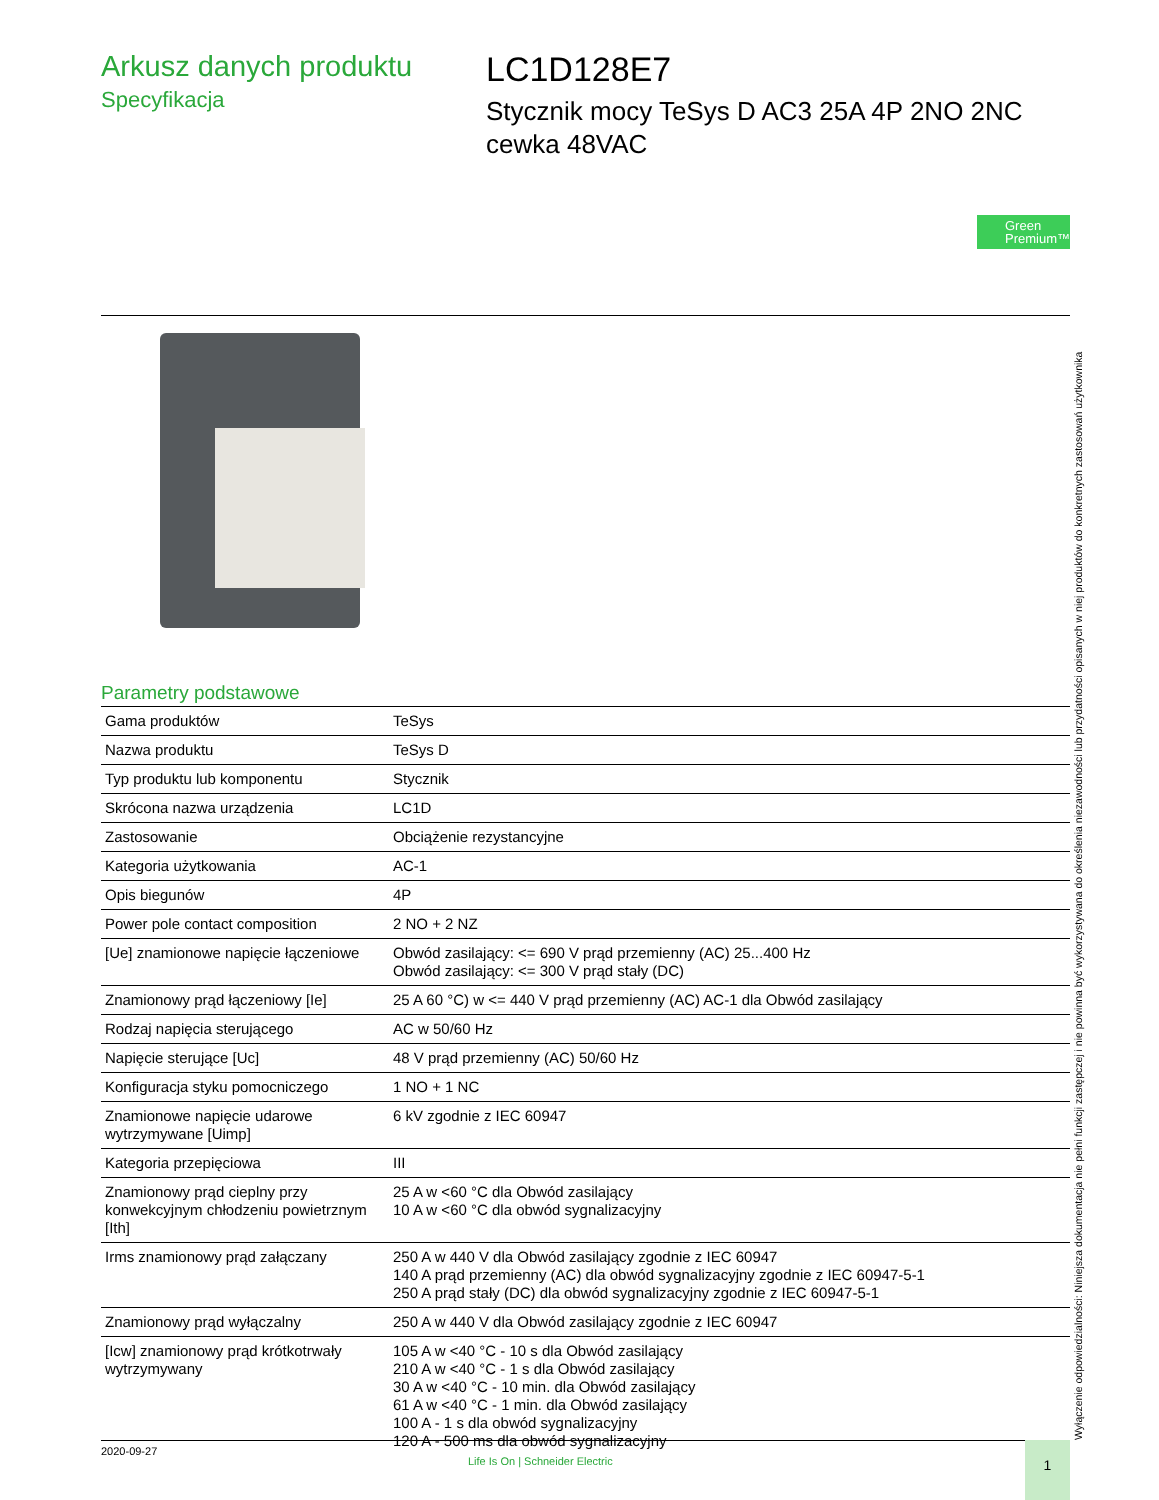Arkusz danych produktu
Specyfikacja
LC1D128E7
Stycznik mocy TeSys D AC3 25A 4P 2NO 2NC
cewka 48VAC
Green
Premium™
Parametry podstawowe
| Gama produktów | TeSys |
| Nazwa produktu | TeSys D |
| Typ produktu lub komponentu | Stycznik |
| Skrócona nazwa urządzenia | LC1D |
| Zastosowanie | Obciążenie rezystancyjne |
| Kategoria użytkowania | AC-1 |
| Opis biegunów | 4P |
| Power pole contact composition | 2 NO + 2 NZ |
| [Ue] znamionowe napięcie łączeniowe | Obwód zasilający: <= 690 V prąd przemienny (AC) 25...400 Hz Obwód zasilający: <= 300 V prąd stały (DC) |
| Znamionowy prąd łączeniowy [Ie] | 25 A 60 °C) w <= 440 V prąd przemienny (AC) AC-1 dla Obwód zasilający |
| Rodzaj napięcia sterującego | AC w 50/60 Hz |
| Napięcie sterujące [Uc] | 48 V prąd przemienny (AC) 50/60 Hz |
| Konfiguracja styku pomocniczego | 1 NO + 1 NC |
| Znamionowe napięcie udarowe wytrzymywane [Uimp] | 6 kV zgodnie z IEC 60947 |
| Kategoria przepięciowa | III |
| Znamionowy prąd cieplny przy konwekcyjnym chłodzeniu powietrznym [Ith] | 25 A w <60 °C dla Obwód zasilający 10 A w <60 °C dla obwód sygnalizacyjny |
| Irms znamionowy prąd załączany | 250 A w 440 V dla Obwód zasilający zgodnie z IEC 60947 140 A prąd przemienny (AC) dla obwód sygnalizacyjny zgodnie z IEC 60947-5-1 250 A prąd stały (DC) dla obwód sygnalizacyjny zgodnie z IEC 60947-5-1 |
| Znamionowy prąd wyłączalny | 250 A w 440 V dla Obwód zasilający zgodnie z IEC 60947 |
| [Icw] znamionowy prąd krótkotrwały wytrzymywany | 105 A w <40 °C - 10 s dla Obwód zasilający 210 A w <40 °C - 1 s dla Obwód zasilający 30 A w <40 °C - 10 min. dla Obwód zasilający 61 A w <40 °C - 1 min. dla Obwód zasilający 100 A - 1 s dla obwód sygnalizacyjny 120 A - 500 ms dla obwód sygnalizacyjny |
Wyłączenie odpowiedzialności: Niniejsza dokumentacja nie pełni funkcji zastępczej i nie powinna być wykorzystywana do określenia niezawodności lub przydatności opisanych w niej produktów do konkretnych zastosowań użytkownika
2020-09-27
Life Is On | Schneider Electric
1